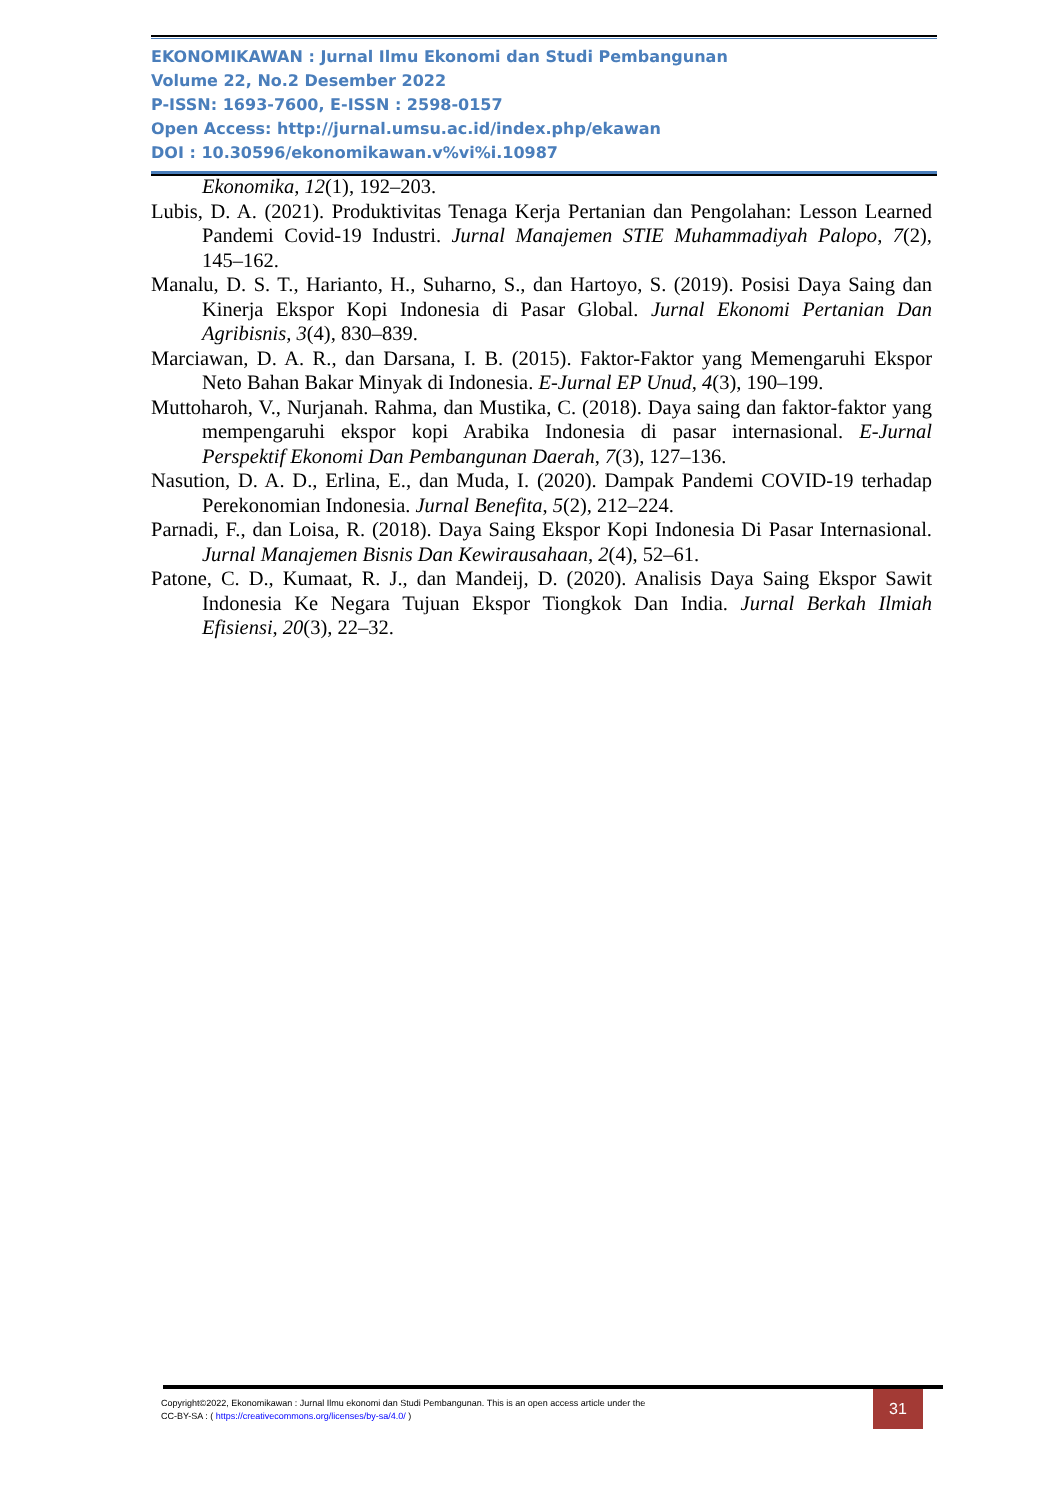EKONOMIKAWAN : Jurnal Ilmu Ekonomi dan Studi Pembangunan
Volume 22, No.2 Desember 2022
P-ISSN: 1693-7600, E-ISSN : 2598-0157
Open Access: http://jurnal.umsu.ac.id/index.php/ekawan
DOI : 10.30596/ekonomikawan.v%vi%i.10987
Ekonomika, 12(1), 192–203.
Lubis, D. A. (2021). Produktivitas Tenaga Kerja Pertanian dan Pengolahan: Lesson Learned Pandemi Covid-19 Industri. Jurnal Manajemen STIE Muhammadiyah Palopo, 7(2), 145–162.
Manalu, D. S. T., Harianto, H., Suharno, S., dan Hartoyo, S. (2019). Posisi Daya Saing dan Kinerja Ekspor Kopi Indonesia di Pasar Global. Jurnal Ekonomi Pertanian Dan Agribisnis, 3(4), 830–839.
Marciawan, D. A. R., dan Darsana, I. B. (2015). Faktor-Faktor yang Memengaruhi Ekspor Neto Bahan Bakar Minyak di Indonesia. E-Jurnal EP Unud, 4(3), 190–199.
Muttoharoh, V., Nurjanah. Rahma, dan Mustika, C. (2018). Daya saing dan faktor-faktor yang mempengaruhi ekspor kopi Arabika Indonesia di pasar internasional. E-Jurnal Perspektif Ekonomi Dan Pembangunan Daerah, 7(3), 127–136.
Nasution, D. A. D., Erlina, E., dan Muda, I. (2020). Dampak Pandemi COVID-19 terhadap Perekonomian Indonesia. Jurnal Benefita, 5(2), 212–224.
Parnadi, F., dan Loisa, R. (2018). Daya Saing Ekspor Kopi Indonesia Di Pasar Internasional. Jurnal Manajemen Bisnis Dan Kewirausahaan, 2(4), 52–61.
Patone, C. D., Kumaat, R. J., dan Mandeij, D. (2020). Analisis Daya Saing Ekspor Sawit Indonesia Ke Negara Tujuan Ekspor Tiongkok Dan India. Jurnal Berkah Ilmiah Efisiensi, 20(3), 22–32.
Copyright©2022, Ekonomikawan : Jurnal Ilmu ekonomi dan Studi Pembangunan. This is an open access article under the
CC-BY-SA : ( https://creativecommons.org/licenses/by-sa/4.0/ )
31